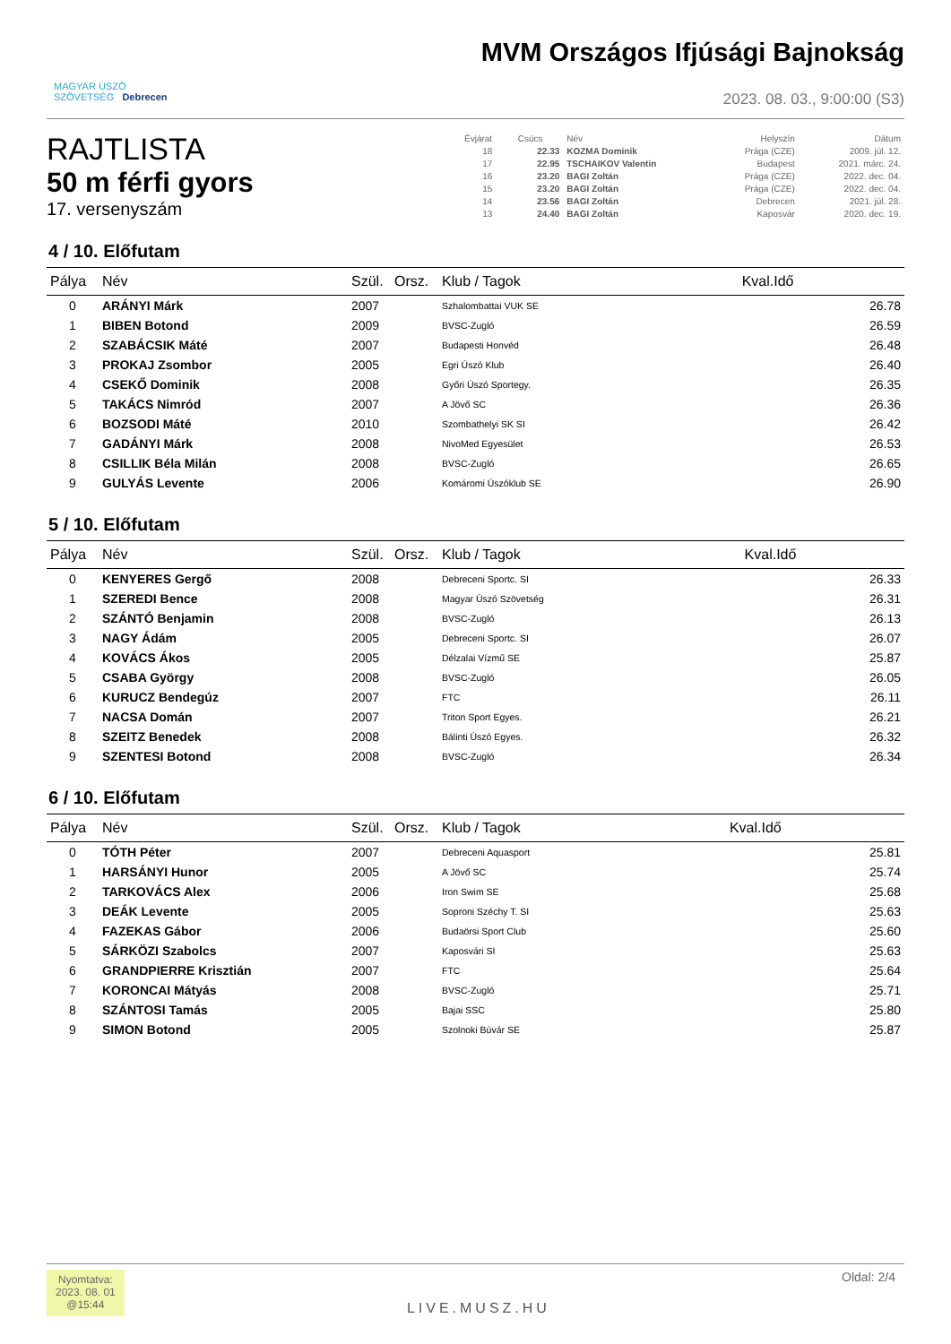MAGYAR ÚSZÓ
SZÖVETSÉG Debrecen
MVM Országos Ifjúsági Bajnokság
2023. 08. 03., 9:00:00 (S3)
RAJTLISTA
50 m férfi gyors
17. versenyszám
| Évjárat | Csúcs | Név | Helyszín | Dátum |
| 18 | 22.33 | KOZMA Dominik | Prága (CZE) | 2009. júl. 12. |
| 17 | 22.95 | TSCHAIKOV Valentin | Budapest | 2021. márc. 24. |
| 16 | 23.20 | BAGI Zoltán | Prága (CZE) | 2022. dec. 04. |
| 15 | 23.20 | BAGI Zoltán | Prága (CZE) | 2022. dec. 04. |
| 14 | 23.56 | BAGI Zoltán | Debrecen | 2021. júl. 28. |
| 13 | 24.40 | BAGI Zoltán | Kaposvár | 2020. dec. 19. |
4 / 10. Előfutam
| Pálya | Név | Szül. | Orsz. | Klub / Tagok | Kval.Idő |
| --- | --- | --- | --- | --- | --- |
| 0 | ARÁNYI Márk | 2007 | | Szhalombattai VUK SE | 26.78 |
| 1 | BIBEN Botond | 2009 | | BVSC-Zugló | 26.59 |
| 2 | SZABÁCSIK Máté | 2007 | | Budapesti Honvéd | 26.48 |
| 3 | PROKAJ Zsombor | 2005 | | Egri Úszó Klub | 26.40 |
| 4 | CSEKŐ Dominik | 2008 | | Győri Úszó Sportegy. | 26.35 |
| 5 | TAKÁCS Nimród | 2007 | | A Jövő SC | 26.36 |
| 6 | BOZSODI Máté | 2010 | | Szombathelyi SK SI | 26.42 |
| 7 | GADÁNYI Márk | 2008 | | NivoMed Egyesület | 26.53 |
| 8 | CSILLIK Béla Milán | 2008 | | BVSC-Zugló | 26.65 |
| 9 | GULYÁS Levente | 2006 | | Komáromi Úszóklub SE | 26.90 |
5 / 10. Előfutam
| Pálya | Név | Szül. | Orsz. | Klub / Tagok | Kval.Idő |
| --- | --- | --- | --- | --- | --- |
| 0 | KENYERES Gergő | 2008 | | Debreceni Sportc. SI | 26.33 |
| 1 | SZEREDI Bence | 2008 | | Magyar Úszó Szövetség | 26.31 |
| 2 | SZÁNTÓ Benjamin | 2008 | | BVSC-Zugló | 26.13 |
| 3 | NAGY Ádám | 2005 | | Debreceni Sportc. SI | 26.07 |
| 4 | KOVÁCS Ákos | 2005 | | Délzalai Vízmű SE | 25.87 |
| 5 | CSABA György | 2008 | | BVSC-Zugló | 26.05 |
| 6 | KURUCZ Bendegúz | 2007 | | FTC | 26.11 |
| 7 | NACSA Domán | 2007 | | Triton Sport Egyes. | 26.21 |
| 8 | SZEITZ Benedek | 2008 | | Bálinti Úszó Egyes. | 26.32 |
| 9 | SZENTESI Botond | 2008 | | BVSC-Zugló | 26.34 |
6 / 10. Előfutam
| Pálya | Név | Szül. | Orsz. | Klub / Tagok | Kval.Idő |
| --- | --- | --- | --- | --- | --- |
| 0 | TÓTH Péter | 2007 | | Debreceni Aquasport | 25.81 |
| 1 | HARSÁNYI Hunor | 2005 | | A Jövő SC | 25.74 |
| 2 | TARKOVÁCS Alex | 2006 | | Iron Swim SE | 25.68 |
| 3 | DEÁK Levente | 2005 | | Soproni Széchy T. SI | 25.63 |
| 4 | FAZEKAS Gábor | 2006 | | Budaörsi Sport Club | 25.60 |
| 5 | SÁRKÖZI Szabolcs | 2007 | | Kaposvári SI | 25.63 |
| 6 | GRANDPIERRE Krisztián | 2007 | | FTC | 25.64 |
| 7 | KORONCAI Mátyás | 2008 | | BVSC-Zugló | 25.71 |
| 8 | SZÁNTOSI Tamás | 2005 | | Bajai SSC | 25.80 |
| 9 | SIMON Botond | 2005 | | Szolnoki Búvár SE | 25.87 |
Nyomtatva:
2023. 08. 01
@15:44
LIVE.MUSZ.HU
Oldal: 2/4